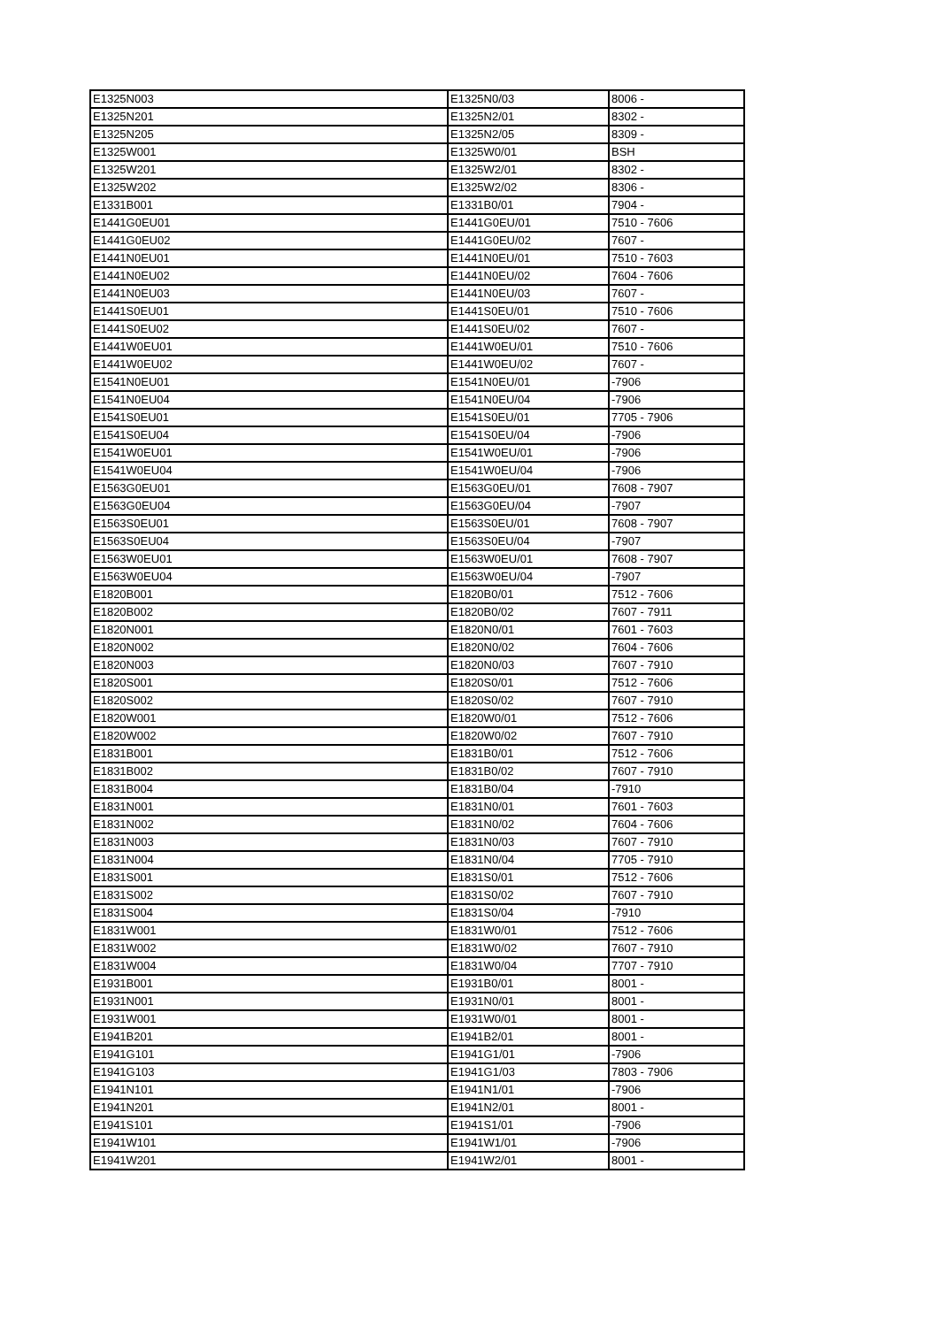| E1325N003 | E1325N0/03 | 8006 - |
| E1325N201 | E1325N2/01 | 8302 - |
| E1325N205 | E1325N2/05 | 8309 - |
| E1325W001 | E1325W0/01 | BSH |
| E1325W201 | E1325W2/01 | 8302 - |
| E1325W202 | E1325W2/02 | 8306 - |
| E1331B001 | E1331B0/01 | 7904 - |
| E1441G0EU01 | E1441G0EU/01 | 7510 - 7606 |
| E1441G0EU02 | E1441G0EU/02 | 7607 - |
| E1441N0EU01 | E1441N0EU/01 | 7510 - 7603 |
| E1441N0EU02 | E1441N0EU/02 | 7604 - 7606 |
| E1441N0EU03 | E1441N0EU/03 | 7607 - |
| E1441S0EU01 | E1441S0EU/01 | 7510 - 7606 |
| E1441S0EU02 | E1441S0EU/02 | 7607 - |
| E1441W0EU01 | E1441W0EU/01 | 7510 - 7606 |
| E1441W0EU02 | E1441W0EU/02 | 7607 - |
| E1541N0EU01 | E1541N0EU/01 | -7906 |
| E1541N0EU04 | E1541N0EU/04 | -7906 |
| E1541S0EU01 | E1541S0EU/01 | 7705 - 7906 |
| E1541S0EU04 | E1541S0EU/04 | -7906 |
| E1541W0EU01 | E1541W0EU/01 | -7906 |
| E1541W0EU04 | E1541W0EU/04 | -7906 |
| E1563G0EU01 | E1563G0EU/01 | 7608 - 7907 |
| E1563G0EU04 | E1563G0EU/04 | -7907 |
| E1563S0EU01 | E1563S0EU/01 | 7608 - 7907 |
| E1563S0EU04 | E1563S0EU/04 | -7907 |
| E1563W0EU01 | E1563W0EU/01 | 7608 - 7907 |
| E1563W0EU04 | E1563W0EU/04 | -7907 |
| E1820B001 | E1820B0/01 | 7512 - 7606 |
| E1820B002 | E1820B0/02 | 7607 - 7911 |
| E1820N001 | E1820N0/01 | 7601 - 7603 |
| E1820N002 | E1820N0/02 | 7604 - 7606 |
| E1820N003 | E1820N0/03 | 7607 - 7910 |
| E1820S001 | E1820S0/01 | 7512 - 7606 |
| E1820S002 | E1820S0/02 | 7607 - 7910 |
| E1820W001 | E1820W0/01 | 7512 - 7606 |
| E1820W002 | E1820W0/02 | 7607 - 7910 |
| E1831B001 | E1831B0/01 | 7512 - 7606 |
| E1831B002 | E1831B0/02 | 7607 - 7910 |
| E1831B004 | E1831B0/04 | -7910 |
| E1831N001 | E1831N0/01 | 7601 - 7603 |
| E1831N002 | E1831N0/02 | 7604 - 7606 |
| E1831N003 | E1831N0/03 | 7607 - 7910 |
| E1831N004 | E1831N0/04 | 7705 - 7910 |
| E1831S001 | E1831S0/01 | 7512 - 7606 |
| E1831S002 | E1831S0/02 | 7607 - 7910 |
| E1831S004 | E1831S0/04 | -7910 |
| E1831W001 | E1831W0/01 | 7512 - 7606 |
| E1831W002 | E1831W0/02 | 7607 - 7910 |
| E1831W004 | E1831W0/04 | 7707 - 7910 |
| E1931B001 | E1931B0/01 | 8001 - |
| E1931N001 | E1931N0/01 | 8001 - |
| E1931W001 | E1931W0/01 | 8001 - |
| E1941B201 | E1941B2/01 | 8001 - |
| E1941G101 | E1941G1/01 | -7906 |
| E1941G103 | E1941G1/03 | 7803 - 7906 |
| E1941N101 | E1941N1/01 | -7906 |
| E1941N201 | E1941N2/01 | 8001 - |
| E1941S101 | E1941S1/01 | -7906 |
| E1941W101 | E1941W1/01 | -7906 |
| E1941W201 | E1941W2/01 | 8001 - |